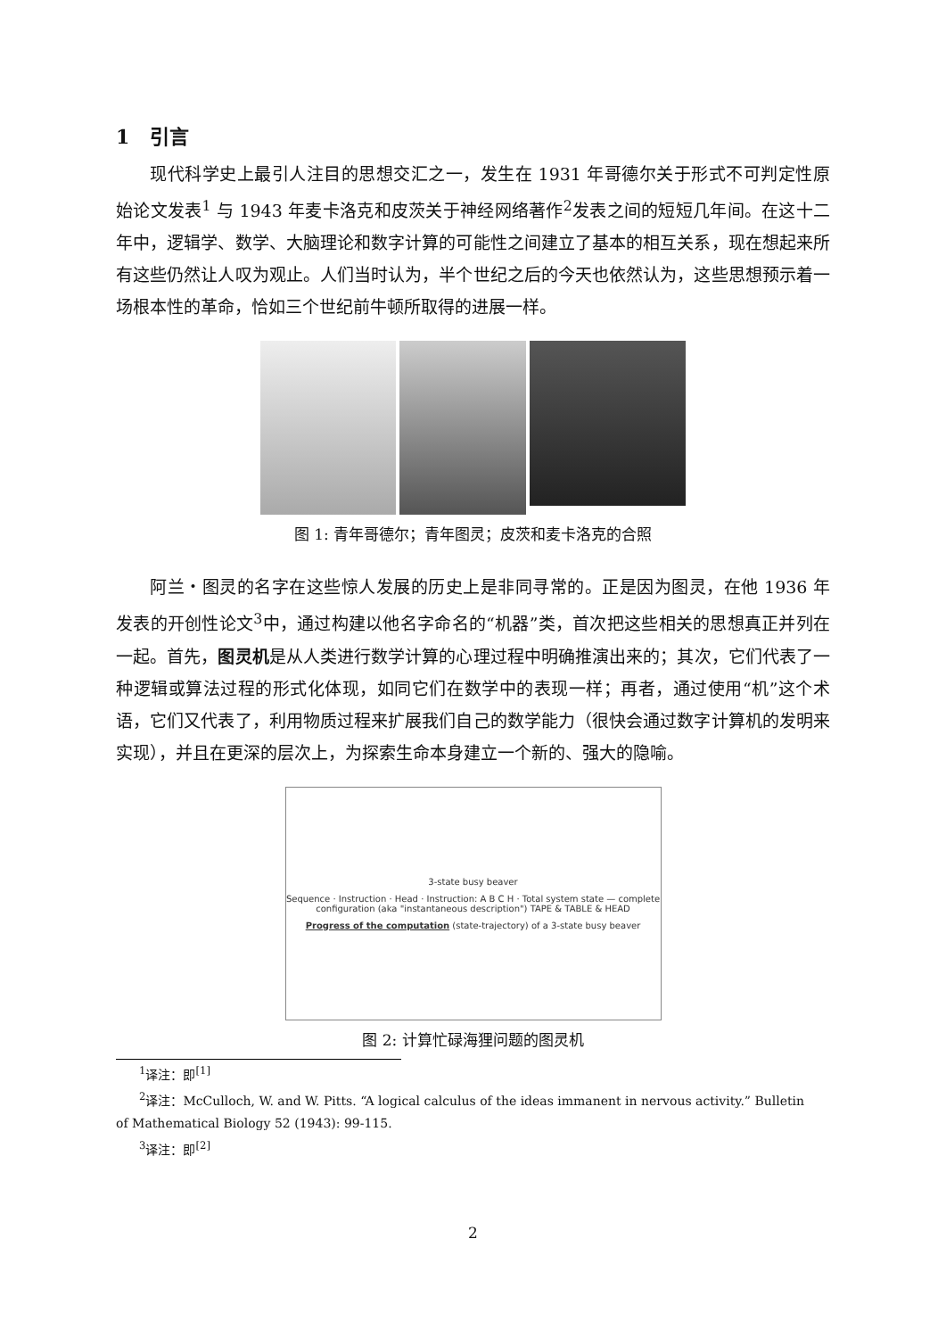1 引言
现代科学史上最引人注目的思想交汇之一，发生在 1931 年哥德尔关于形式不可判定性原始论文发表<sup>1</sup> 与 1943 年麦卡洛克和皮茨关于神经网络著作<sup>2</sup>发表之间的短短几年间。在这十二年中，逻辑学、数学、大脑理论和数字计算的可能性之间建立了基本的相互关系，现在想起来所有这些仍然让人叹为观止。人们当时认为，半个世纪之后的今天也依然认为，这些思想预示着一场根本性的革命，恰如三个世纪前牛顿所取得的进展一样。
图 1: 青年哥德尔；青年图灵；皮茨和麦卡洛克的合照
阿兰・图灵的名字在这些惊人发展的历史上是非同寻常的。正是因为图灵，在他 1936 年发表的开创性论文<sup>3</sup>中，通过构建以他名字命名的“机器”类，首次把这些相关的思想真正并列在一起。首先，图灵机是从人类进行数学计算的心理过程中明确推演出来的；其次，它们代表了一种逻辑或算法过程的形式化体现，如同它们在数学中的表现一样；再者，通过使用“机”这个术语，它们又代表了，利用物质过程来扩展我们自己的数学能力（很快会通过数字计算机的发明来实现），并且在更深的层次上，为探索生命本身建立一个新的、强大的隐喻。
3-state busy beaver
Sequence · Instruction · Head · Instruction: A B C H · Total system state — complete configuration (aka "instantaneous description") TAPE & TABLE & HEAD
Progress of the computation (state-trajectory) of a 3-state busy beaver
图 2: 计算忙碌海狸问题的图灵机
<sup>1</sup> 译注：即<sup>[1]</sup>
<sup>2</sup> 译注：McCulloch, W. and W. Pitts. “A logical calculus of the ideas immanent in nervous activity.” Bulletin
of Mathematical Biology 52 (1943): 99-115.
<sup>3</sup> 译注：即<sup>[2]</sup>
2